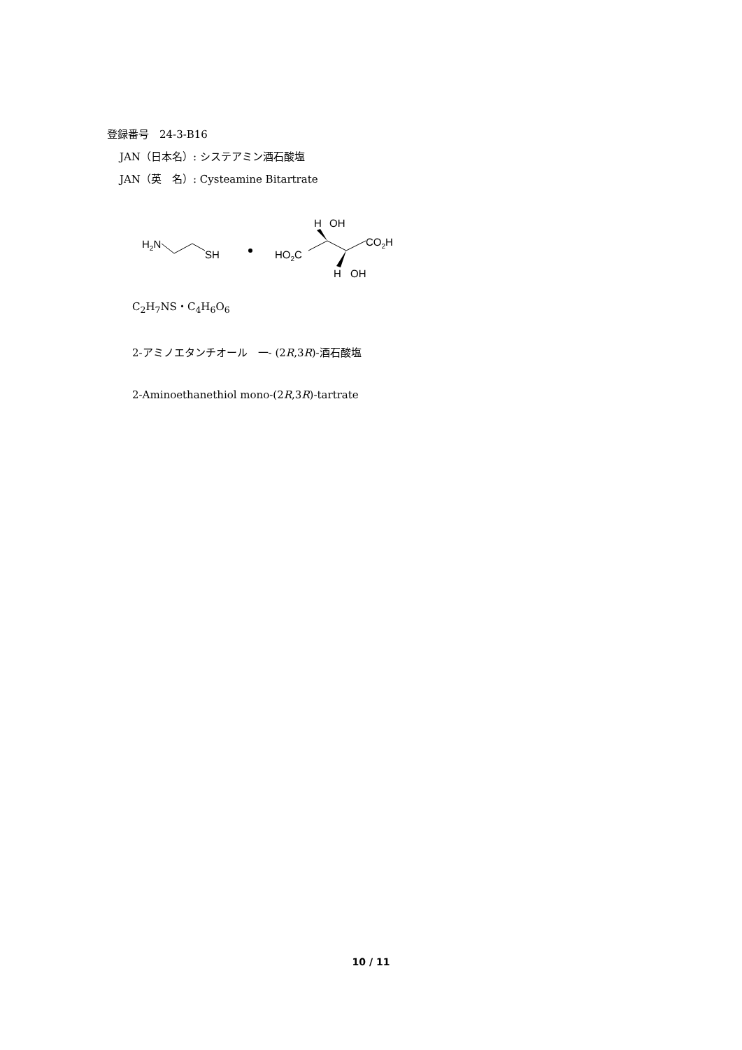登録番号　24-3-B16
JAN（日本名）: システアミン酒石酸塩
JAN（英　名）: Cysteamine Bitartrate
H2N
SH
HO2C
H
OH
CO2H
H
OH
C<sub>2</sub>H<sub>7</sub>NS・C<sub>4</sub>H<sub>6</sub>O<sub>6</sub>
2-アミノエタンチオール　一- (2R,3R)-酒石酸塩
2-Aminoethanethiol mono-(2R,3R)-tartrate
10 / 11